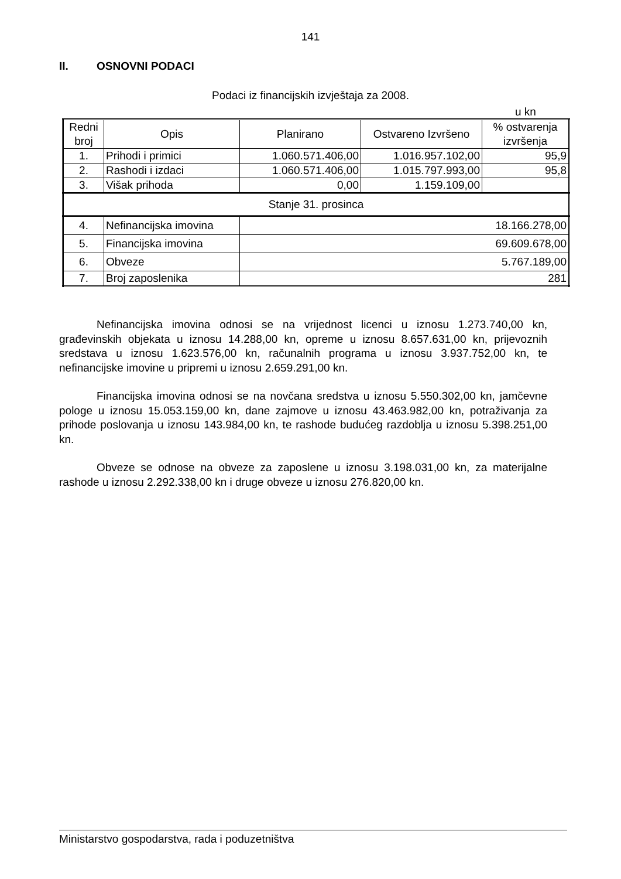141
II. OSNOVNI PODACI
Podaci iz financijskih izvještaja za 2008.
u kn
| Redni broj | Opis | Planirano | Ostvareno Izvršeno | % ostvarenja izvršenja |
| 1. | Prihodi i primici | 1.060.571.406,00 | 1.016.957.102,00 | 95,9 |
| 2. | Rashodi i izdaci | 1.060.571.406,00 | 1.015.797.993,00 | 95,8 |
| 3. | Višak prihoda | 0,00 | 1.159.109,00 | |
| Stanje 31. prosinca | | | | |
| 4. | Nefinancijska imovina | 18.166.278,00 | | |
| 5. | Financijska imovina | 69.609.678,00 | | |
| 6. | Obveze | 5.767.189,00 | | |
| 7. | Broj zaposlenika | 281 | | |
Nefinancijska imovina odnosi se na vrijednost licenci u iznosu 1.273.740,00 kn, građevinskih objekata u iznosu 14.288,00 kn, opreme u iznosu 8.657.631,00 kn, prijevoznih sredstava u iznosu 1.623.576,00 kn, računalnih programa u iznosu 3.937.752,00 kn, te nefinancijske imovine u pripremi u iznosu 2.659.291,00 kn.
Financijska imovina odnosi se na novčana sredstva u iznosu 5.550.302,00 kn, jamčevne pologe u iznosu 15.053.159,00 kn, dane zajmove u iznosu 43.463.982,00 kn, potraživanja za prihode poslovanja u iznosu 143.984,00 kn, te rashode budućeg razdoblja u iznosu 5.398.251,00 kn.
Obveze se odnose na obveze za zaposlene u iznosu 3.198.031,00 kn, za materijalne rashode u iznosu 2.292.338,00 kn i druge obveze u iznosu 276.820,00 kn.
Ministarstvo gospodarstva, rada i poduzetništva